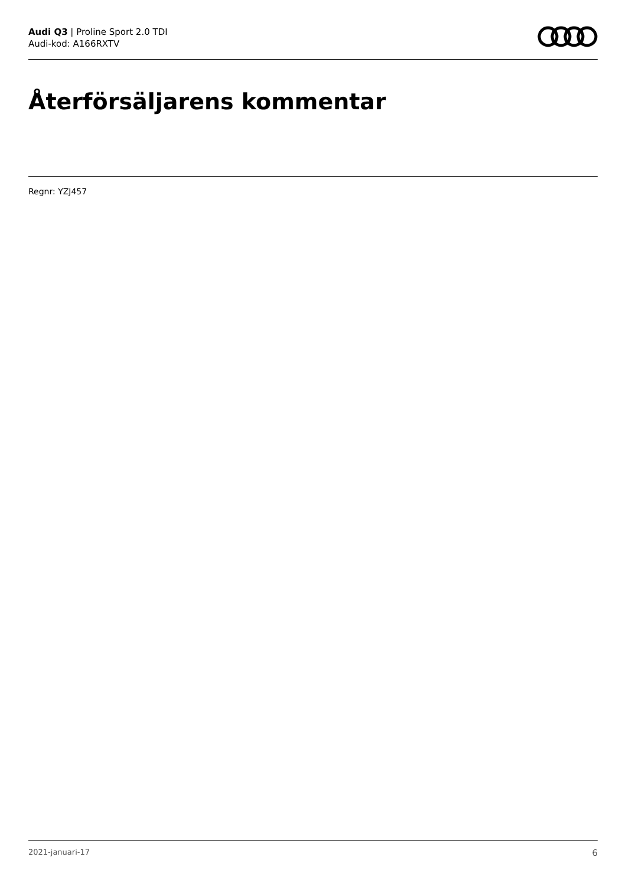Audi Q3 | Proline Sport 2.0 TDI
Audi-kod: A166RXTV
Återförsäljarens kommentar
Regnr: YZJ457
2021-januari-17 6